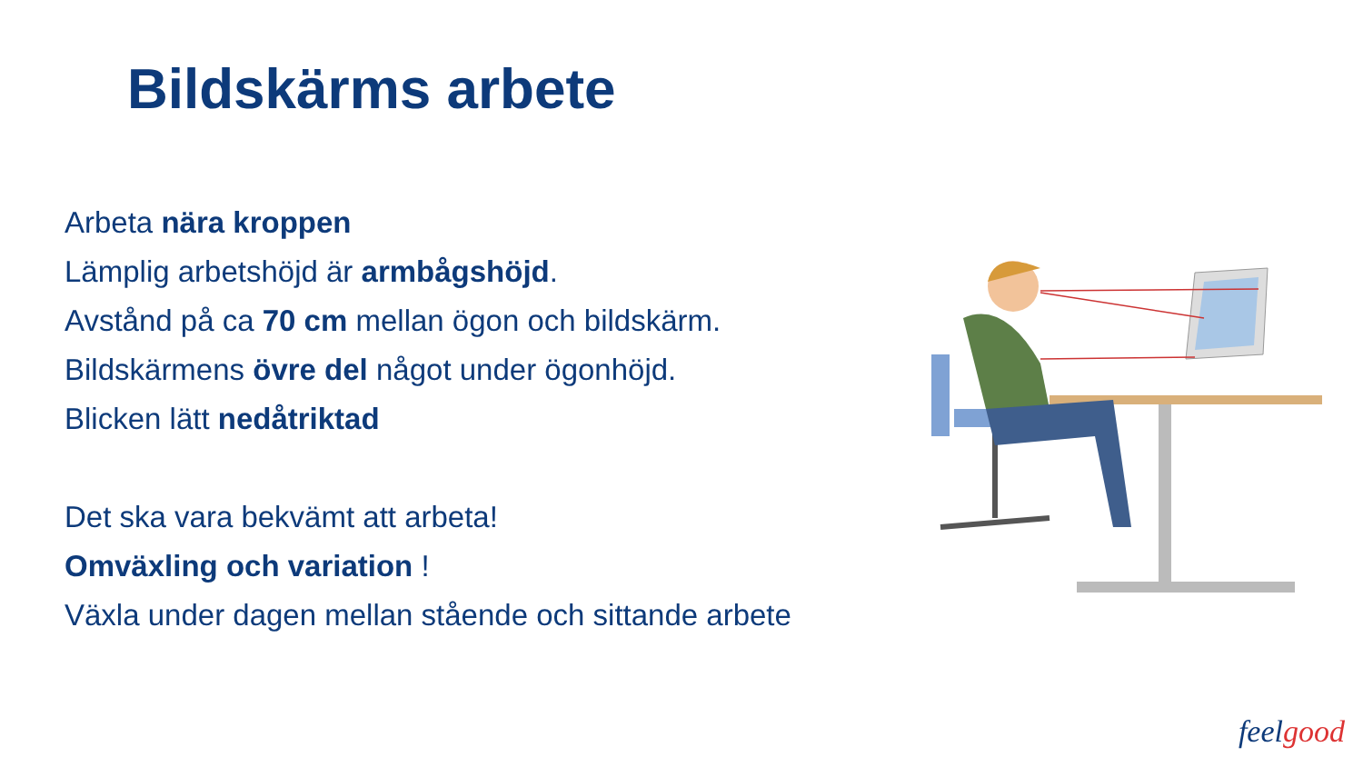Bildskärms arbete
Arbeta nära kroppen
Lämplig arbetshöjd är armbågshöjd.
Avstånd på ca 70 cm mellan ögon och bildskärm.
Bildskärmens övre del något under ögonhöjd.
Blicken lätt nedåtriktad
Det ska vara bekvämt att arbeta!
Omväxling och variation !
Växla under dagen mellan stående och sittande arbete
feel good